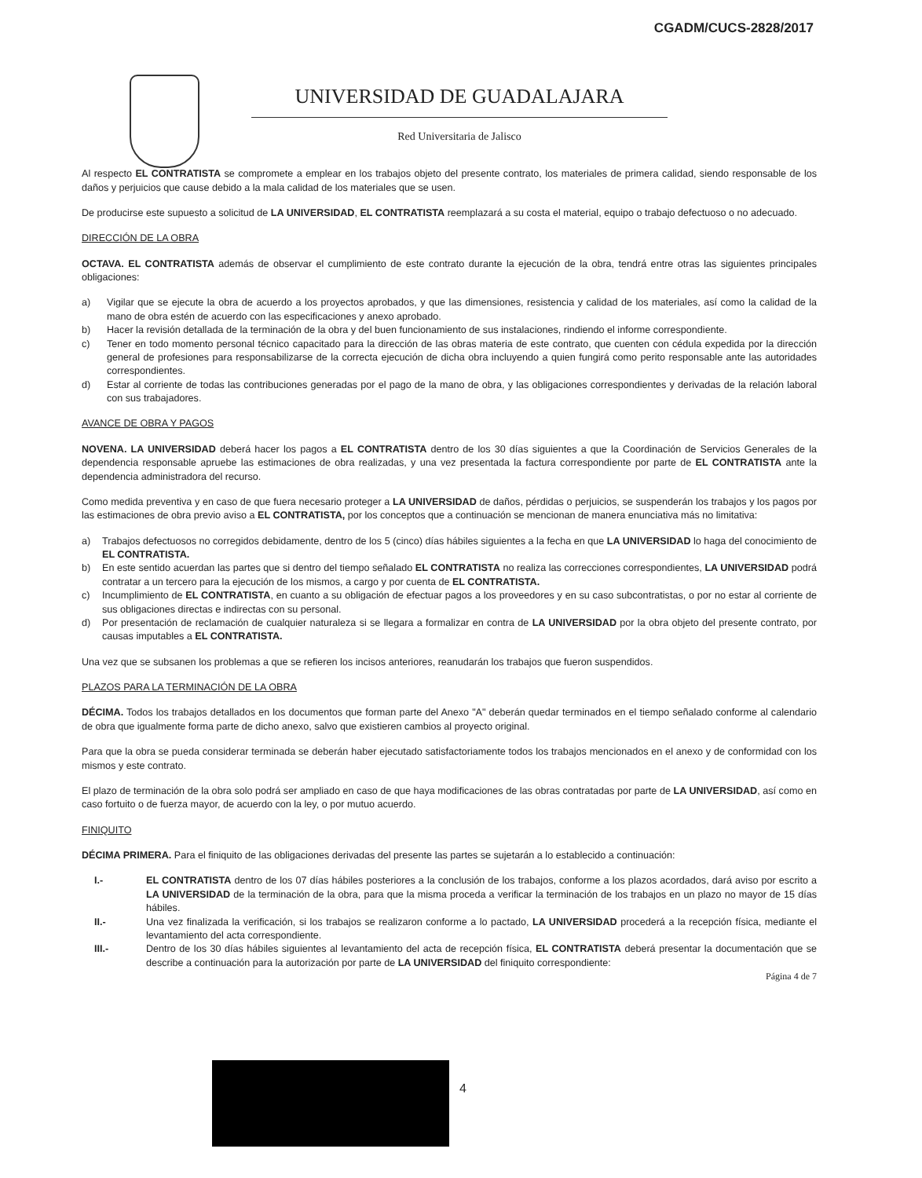CGADM/CUCS-2828/2017
UNIVERSIDAD DE GUADALAJARA
Red Universitaria de Jalisco
Al respecto EL CONTRATISTA se compromete a emplear en los trabajos objeto del presente contrato, los materiales de primera calidad, siendo responsable de los daños y perjuicios que cause debido a la mala calidad de los materiales que se usen.
De producirse este supuesto a solicitud de LA UNIVERSIDAD, EL CONTRATISTA reemplazará a su costa el material, equipo o trabajo defectuoso o no adecuado.
DIRECCIÓN DE LA OBRA
OCTAVA. EL CONTRATISTA además de observar el cumplimiento de este contrato durante la ejecución de la obra, tendrá entre otras las siguientes principales obligaciones:
a) Vigilar que se ejecute la obra de acuerdo a los proyectos aprobados, y que las dimensiones, resistencia y calidad de los materiales, así como la calidad de la mano de obra estén de acuerdo con las especificaciones y anexo aprobado.
b) Hacer la revisión detallada de la terminación de la obra y del buen funcionamiento de sus instalaciones, rindiendo el informe correspondiente.
c) Tener en todo momento personal técnico capacitado para la dirección de las obras materia de este contrato, que cuenten con cédula expedida por la dirección general de profesiones para responsabilizarse de la correcta ejecución de dicha obra incluyendo a quien fungirá como perito responsable ante las autoridades correspondientes.
d) Estar al corriente de todas las contribuciones generadas por el pago de la mano de obra, y las obligaciones correspondientes y derivadas de la relación laboral con sus trabajadores.
AVANCE DE OBRA Y PAGOS
NOVENA. LA UNIVERSIDAD deberá hacer los pagos a EL CONTRATISTA dentro de los 30 días siguientes a que la Coordinación de Servicios Generales de la dependencia responsable apruebe las estimaciones de obra realizadas, y una vez presentada la factura correspondiente por parte de EL CONTRATISTA ante la dependencia administradora del recurso.
Como medida preventiva y en caso de que fuera necesario proteger a LA UNIVERSIDAD de daños, pérdidas o perjuicios, se suspenderán los trabajos y los pagos por las estimaciones de obra previo aviso a EL CONTRATISTA, por los conceptos que a continuación se mencionan de manera enunciativa más no limitativa:
a) Trabajos defectuosos no corregidos debidamente, dentro de los 5 (cinco) días hábiles siguientes a la fecha en que LA UNIVERSIDAD lo haga del conocimiento de EL CONTRATISTA.
b) En este sentido acuerdan las partes que si dentro del tiempo señalado EL CONTRATISTA no realiza las correcciones correspondientes, LA UNIVERSIDAD podrá contratar a un tercero para la ejecución de los mismos, a cargo y por cuenta de EL CONTRATISTA.
c) Incumplimiento de EL CONTRATISTA, en cuanto a su obligación de efectuar pagos a los proveedores y en su caso subcontratistas, o por no estar al corriente de sus obligaciones directas e indirectas con su personal.
d) Por presentación de reclamación de cualquier naturaleza si se llegara a formalizar en contra de LA UNIVERSIDAD por la obra objeto del presente contrato, por causas imputables a EL CONTRATISTA.
Una vez que se subsanen los problemas a que se refieren los incisos anteriores, reanudarán los trabajos que fueron suspendidos.
PLAZOS PARA LA TERMINACIÓN DE LA OBRA
DÉCIMA. Todos los trabajos detallados en los documentos que forman parte del Anexo "A" deberán quedar terminados en el tiempo señalado conforme al calendario de obra que igualmente forma parte de dicho anexo, salvo que existieren cambios al proyecto original.
Para que la obra se pueda considerar terminada se deberán haber ejecutado satisfactoriamente todos los trabajos mencionados en el anexo y de conformidad con los mismos y este contrato.
El plazo de terminación de la obra solo podrá ser ampliado en caso de que haya modificaciones de las obras contratadas por parte de LA UNIVERSIDAD, así como en caso fortuito o de fuerza mayor, de acuerdo con la ley, o por mutuo acuerdo.
FINIQUITO
DÉCIMA PRIMERA. Para el finiquito de las obligaciones derivadas del presente las partes se sujetarán a lo establecido a continuación:
I.- EL CONTRATISTA dentro de los 07 días hábiles posteriores a la conclusión de los trabajos, conforme a los plazos acordados, dará aviso por escrito a LA UNIVERSIDAD de la terminación de la obra, para que la misma proceda a verificar la terminación de los trabajos en un plazo no mayor de 15 días hábiles.
II.- Una vez finalizada la verificación, si los trabajos se realizaron conforme a lo pactado, LA UNIVERSIDAD procederá a la recepción física, mediante el levantamiento del acta correspondiente.
III.- Dentro de los 30 días hábiles siguientes al levantamiento del acta de recepción física, EL CONTRATISTA deberá presentar la documentación que se describe a continuación para la autorización por parte de LA UNIVERSIDAD del finiquito correspondiente:
Página 4 de 7
4